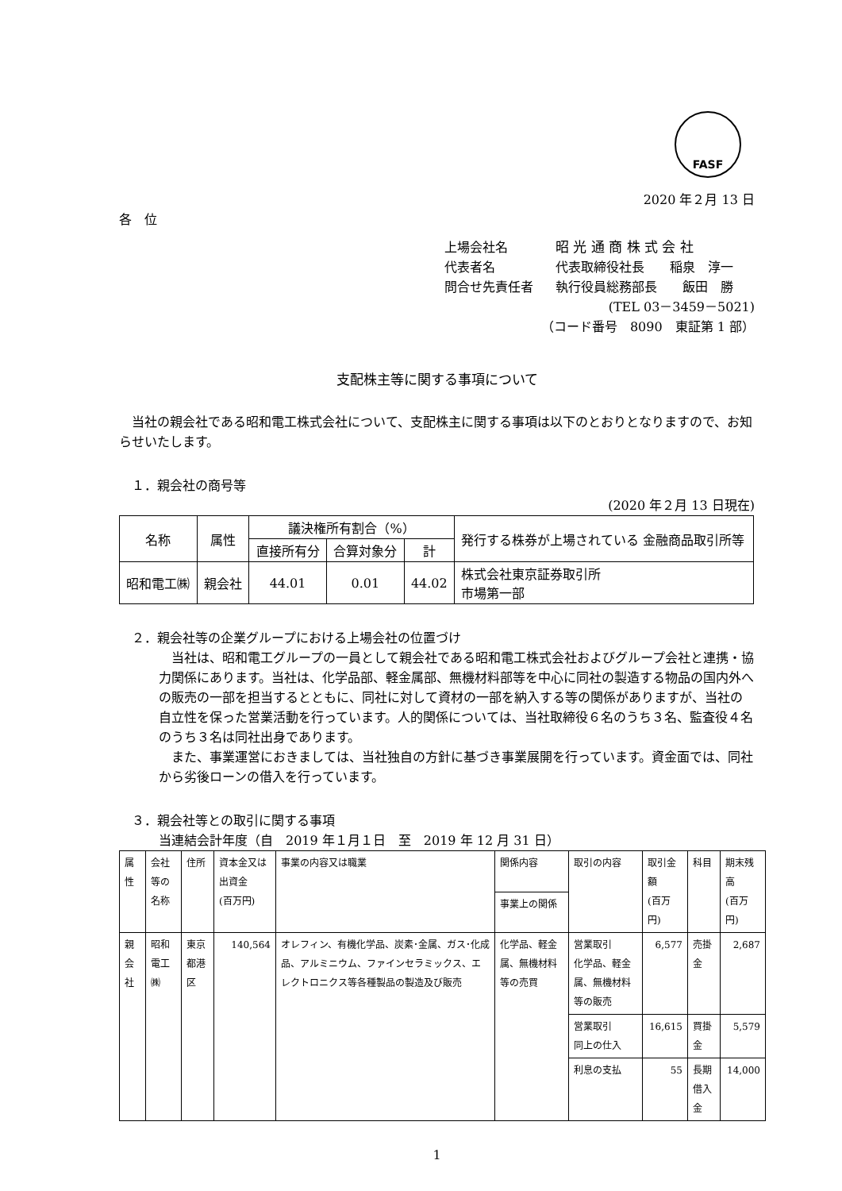FASF
2020 年２月 13 日
各　位
上場会社名 昭 光 通 商 株 式 会 社
代表者名 代表取締役社長　　稲泉　淳一
問合せ先責任者 執行役員総務部長　　飯田　勝
(TEL 03－3459－5021)
（コード番号　8090　東証第 1 部）
支配株主等に関する事項について
　当社の親会社である昭和電工株式会社について、支配株主に関する事項は以下のとおりとなりますので、お知らせいたします。
　１．親会社の商号等
(2020 年２月 13 日現在)
| 名称 | 属性 | 議決権所有割合（%） | | | 発行する株券が上場されている 金融商品取引所等 |
| --- | --- | --- | --- | --- | --- |
| | | 直接所有分 | 合算対象分 | 計 | |
| 昭和電工㈱ | 親会社 | 44.01 | 0.01 | 44.02 | 株式会社東京証券取引所 市場第一部 |
　２．親会社等の企業グループにおける上場会社の位置づけ
　当社は、昭和電工グループの一員として親会社である昭和電工株式会社およびグループ会社と連携・協力関係にあります。当社は、化学品部、軽金属部、無機材料部等を中心に同社の製造する物品の国内外への販売の一部を担当するとともに、同社に対して資材の一部を納入する等の関係がありますが、当社の自立性を保った営業活動を行っています。人的関係については、当社取締役６名のうち３名、監査役４名のうち３名は同社出身であります。
　また、事業運営におきましては、当社独自の方針に基づき事業展開を行っています。資金面では、同社から劣後ローンの借入を行っています。
　３．親会社等との取引に関する事項
当連結会計年度（自　2019 年１月１日　至　2019 年 12 月 31 日）
| 属性 | 会社等の名称 | 住所 | 資本金又は出資金 (百万円) | 事業の内容又は職業 | 関係内容 | 取引の内容 | 取引金額 (百万円) | 科目 | 期末残高 (百万円) |
| --- | --- | --- | --- | --- | --- | --- | --- | --- | --- |
| | | | | | 事業上の関係 | | | | |
| 親会社 | 昭和電工㈱ | 東京都港区 | 140,564 | オレフィン、有機化学品、炭素･金属、ガス･化成品、アルミニウム、ファインセラミックス、エレクトロニクス等各種製品の製造及び販売 | 化学品、軽金属、無機材料等の売買 | 営業取引 化学品、軽金属、無機材料等の販売 | 6,577 | 売掛金 | 2,687 |
| | | | | | | 営業取引 同上の仕入 | 16,615 | 買掛金 | 5,579 |
| | | | | | | 利息の支払 | 55 | 長期借入金 | 14,000 |
1